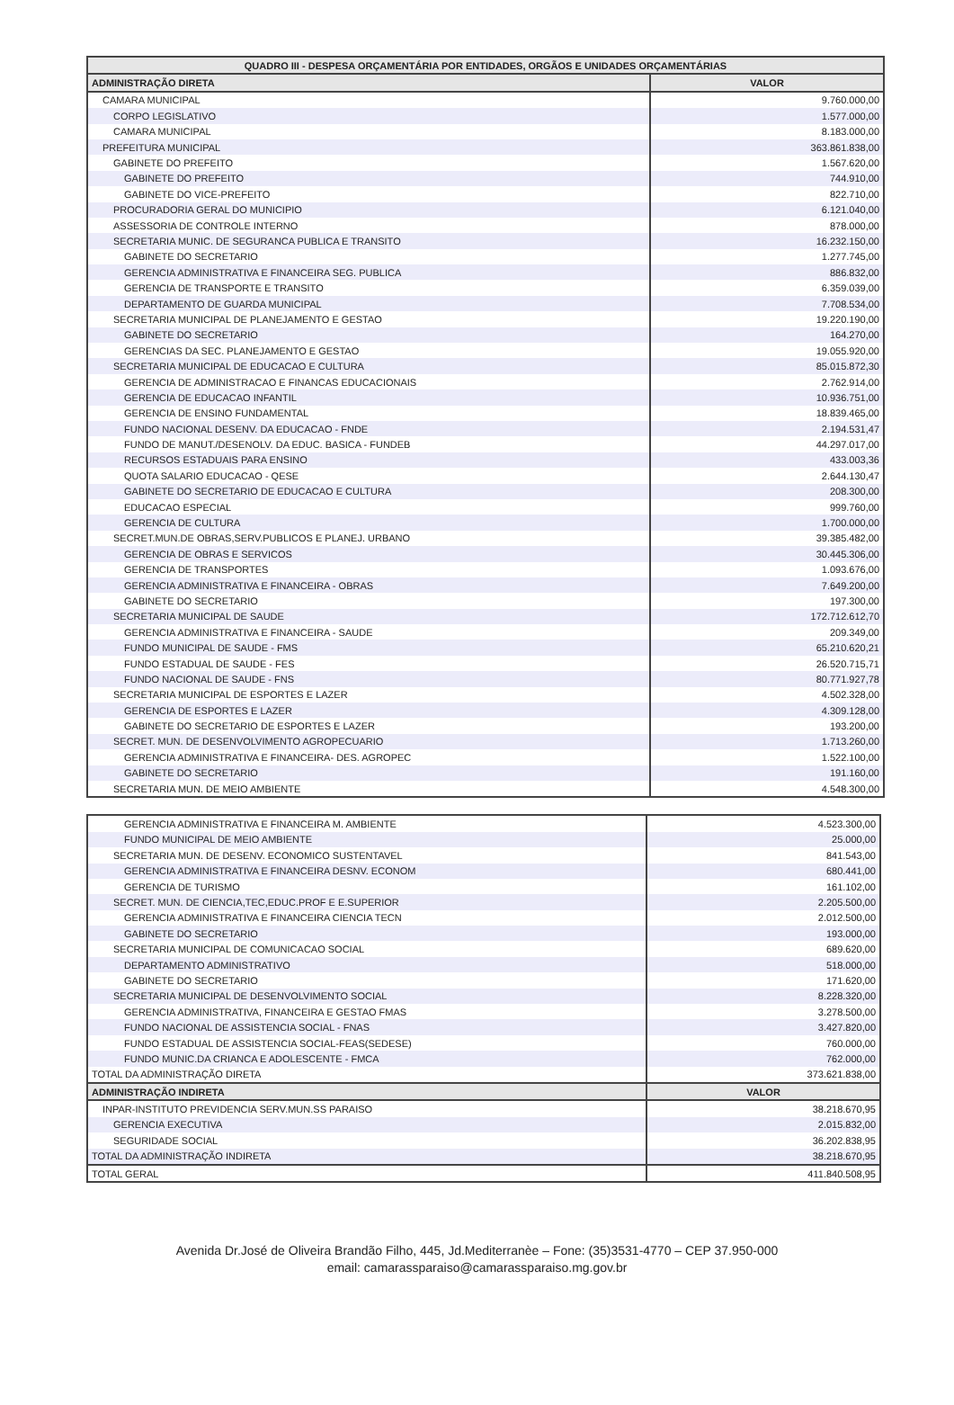| QUADRO III - DESPESA ORÇAMENTÁRIA POR ENTIDADES, ORGÃOS E UNIDADES ORÇAMENTÁRIAS | |
| --- | --- |
| ADMINISTRAÇÃO DIRETA | VALOR |
| CAMARA MUNICIPAL | 9.760.000,00 |
| CORPO LEGISLATIVO | 1.577.000,00 |
| CAMARA MUNICIPAL | 8.183.000,00 |
| PREFEITURA MUNICIPAL | 363.861.838,00 |
| GABINETE DO PREFEITO | 1.567.620,00 |
| GABINETE DO PREFEITO | 744.910,00 |
| GABINETE DO VICE-PREFEITO | 822.710,00 |
| PROCURADORIA GERAL DO MUNICIPIO | 6.121.040,00 |
| ASSESSORIA DE CONTROLE INTERNO | 878.000,00 |
| SECRETARIA MUNIC. DE SEGURANCA PUBLICA E TRANSITO | 16.232.150,00 |
| GABINETE DO SECRETARIO | 1.277.745,00 |
| GERENCIA ADMINISTRATIVA E FINANCEIRA SEG. PUBLICA | 886.832,00 |
| GERENCIA DE TRANSPORTE E TRANSITO | 6.359.039,00 |
| DEPARTAMENTO DE GUARDA MUNICIPAL | 7.708.534,00 |
| SECRETARIA MUNICIPAL DE PLANEJAMENTO E GESTAO | 19.220.190,00 |
| GABINETE DO SECRETARIO | 164.270,00 |
| GERENCIAS DA SEC. PLANEJAMENTO E GESTAO | 19.055.920,00 |
| SECRETARIA MUNICIPAL DE EDUCACAO E CULTURA | 85.015.872,30 |
| GERENCIA DE ADMINISTRACAO E FINANCAS EDUCACIONAIS | 2.762.914,00 |
| GERENCIA DE EDUCACAO INFANTIL | 10.936.751,00 |
| GERENCIA DE ENSINO FUNDAMENTAL | 18.839.465,00 |
| FUNDO NACIONAL DESENV. DA EDUCACAO - FNDE | 2.194.531,47 |
| FUNDO DE MANUT./DESENOLV. DA EDUC. BASICA - FUNDEB | 44.297.017,00 |
| RECURSOS ESTADUAIS PARA ENSINO | 433.003,36 |
| QUOTA SALARIO EDUCACAO - QESE | 2.644.130,47 |
| GABINETE DO SECRETARIO DE EDUCACAO E CULTURA | 208.300,00 |
| EDUCACAO ESPECIAL | 999.760,00 |
| GERENCIA DE CULTURA | 1.700.000,00 |
| SECRET.MUN.DE OBRAS,SERV.PUBLICOS E PLANEJ. URBANO | 39.385.482,00 |
| GERENCIA DE OBRAS E SERVICOS | 30.445.306,00 |
| GERENCIA DE TRANSPORTES | 1.093.676,00 |
| GERENCIA ADMINISTRATIVA E FINANCEIRA - OBRAS | 7.649.200,00 |
| GABINETE DO SECRETARIO | 197.300,00 |
| SECRETARIA MUNICIPAL DE SAUDE | 172.712.612,70 |
| GERENCIA ADMINISTRATIVA E FINANCEIRA - SAUDE | 209.349,00 |
| FUNDO MUNICIPAL DE SAUDE - FMS | 65.210.620,21 |
| FUNDO ESTADUAL DE SAUDE - FES | 26.520.715,71 |
| FUNDO NACIONAL DE SAUDE - FNS | 80.771.927,78 |
| SECRETARIA MUNICIPAL DE ESPORTES E LAZER | 4.502.328,00 |
| GERENCIA DE ESPORTES E LAZER | 4.309.128,00 |
| GABINETE DO SECRETARIO DE ESPORTES E LAZER | 193.200,00 |
| SECRET. MUN. DE DESENVOLVIMENTO AGROPECUARIO | 1.713.260,00 |
| GERENCIA ADMINISTRATIVA E FINANCEIRA- DES. AGROPEC | 1.522.100,00 |
| GABINETE DO SECRETARIO | 191.160,00 |
| SECRETARIA MUN. DE MEIO AMBIENTE | 4.548.300,00 |
| GERENCIA ADMINISTRATIVA E FINANCEIRA M. AMBIENTE | 4.523.300,00 |
| FUNDO MUNICIPAL DE MEIO AMBIENTE | 25.000,00 |
| SECRETARIA MUN. DE DESENV. ECONOMICO SUSTENTAVEL | 841.543,00 |
| GERENCIA ADMINISTRATIVA E FINANCEIRA DESNV. ECONOM | 680.441,00 |
| GERENCIA DE TURISMO | 161.102,00 |
| SECRET. MUN. DE CIENCIA,TEC,EDUC.PROF E E.SUPERIOR | 2.205.500,00 |
| GERENCIA ADMINISTRATIVA E FINANCEIRA CIENCIA TECN | 2.012.500,00 |
| GABINETE DO SECRETARIO | 193.000,00 |
| SECRETARIA MUNICIPAL DE COMUNICACAO SOCIAL | 689.620,00 |
| DEPARTAMENTO ADMINISTRATIVO | 518.000,00 |
| GABINETE DO SECRETARIO | 171.620,00 |
| SECRETARIA MUNICIPAL DE DESENVOLVIMENTO SOCIAL | 8.228.320,00 |
| GERENCIA ADMINISTRATIVA, FINANCEIRA E GESTAO FMAS | 3.278.500,00 |
| FUNDO NACIONAL DE ASSISTENCIA SOCIAL - FNAS | 3.427.820,00 |
| FUNDO ESTADUAL DE ASSISTENCIA SOCIAL-FEAS(SEDESE) | 760.000,00 |
| FUNDO MUNIC.DA CRIANCA E ADOLESCENTE - FMCA | 762.000,00 |
| TOTAL DA ADMINISTRAÇÃO DIRETA | 373.621.838,00 |
| ADMINISTRAÇÃO INDIRETA | VALOR |
| INPAR-INSTITUTO PREVIDENCIA SERV.MUN.SS PARAISO | 38.218.670,95 |
| GERENCIA EXECUTIVA | 2.015.832,00 |
| SEGURIDADE SOCIAL | 36.202.838,95 |
| TOTAL DA ADMINISTRAÇÃO INDIRETA | 38.218.670,95 |
| TOTAL GERAL | 411.840.508,95 |
Avenida Dr.José de Oliveira Brandão Filho, 445, Jd.Mediterranèe – Fone: (35)3531-4770 – CEP 37.950-000
email: camarassparaiso@camarassparaiso.mg.gov.br